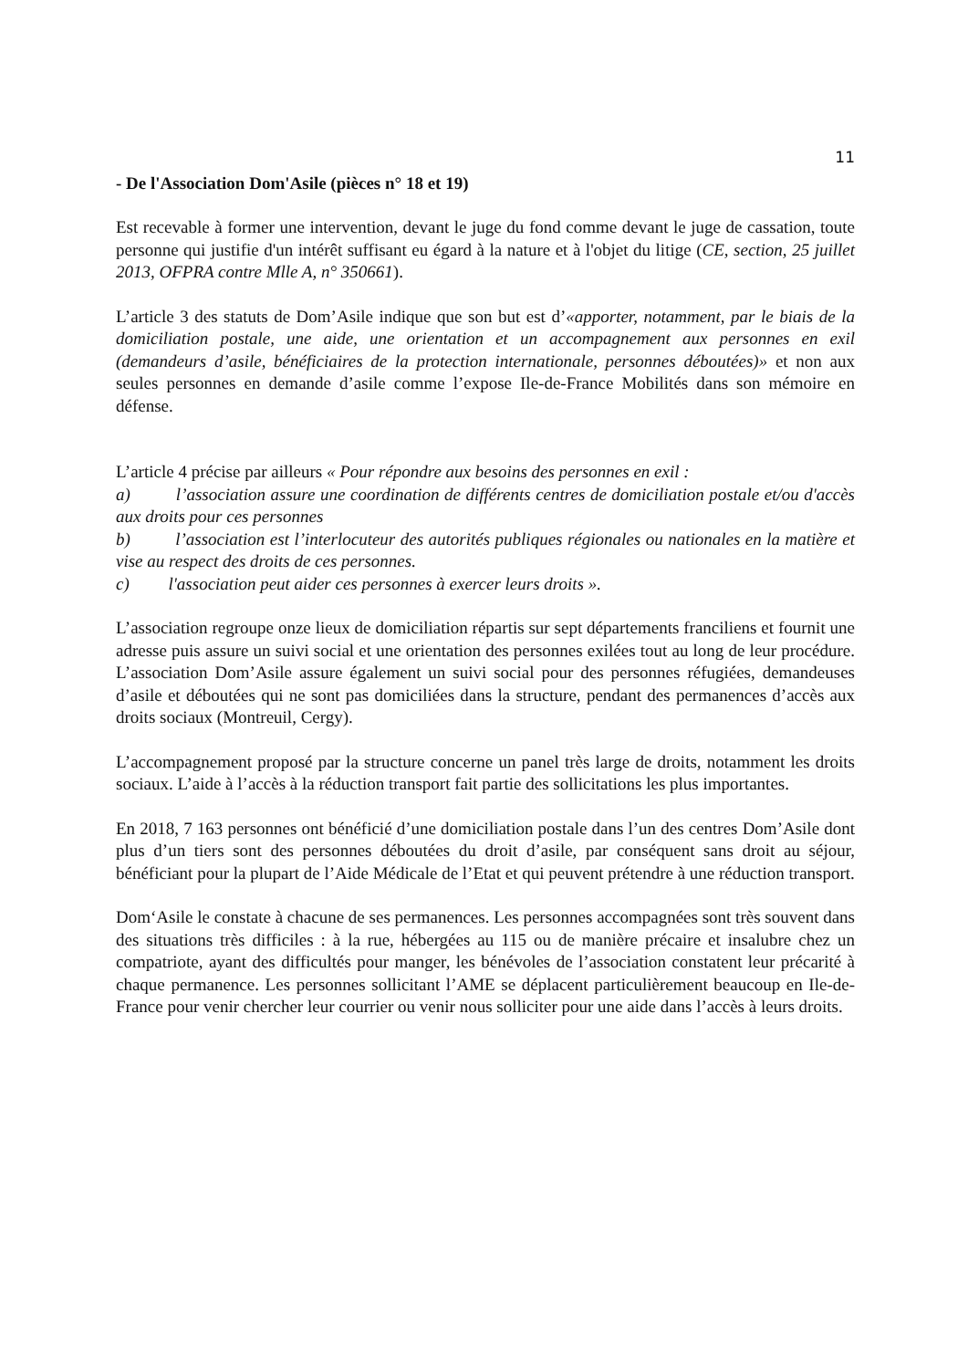11
- De l'Association Dom'Asile (pièces n° 18 et 19)
Est recevable à former une intervention, devant le juge du fond comme devant le juge de cassation, toute personne qui justifie d'un intérêt suffisant eu égard à la nature et à l'objet du litige (CE, section, 25 juillet 2013, OFPRA contre Mlle A, n° 350661).
L’article 3 des statuts de Dom’Asile indique que son but est d’«apporter, notamment, par le biais de la domiciliation postale, une aide, une orientation et un accompagnement aux personnes en exil (demandeurs d’asile, bénéficiaires de la protection internationale, personnes déboutées)» et non aux seules personnes en demande d’asile comme l’expose Ile-de-France Mobilités dans son mémoire en défense.
L’article 4 précise par ailleurs « Pour répondre aux besoins des personnes en exil :
a) l’association assure une coordination de différents centres de domiciliation postale et/ou d'accès aux droits pour ces personnes
b) l’association est l’interlocuteur des autorités publiques régionales ou nationales en la matière et vise au respect des droits de ces personnes.
c) l'association peut aider ces personnes à exercer leurs droits ».
L’association regroupe onze lieux de domiciliation répartis sur sept départements franciliens et fournit une adresse puis assure un suivi social et une orientation des personnes exilées tout au long de leur procédure. L’association Dom’Asile assure également un suivi social pour des personnes réfugiées, demandeuses d’asile et déboutées qui ne sont pas domiciliées dans la structure, pendant des permanences d’accès aux droits sociaux (Montreuil, Cergy).
L’accompagnement proposé par la structure concerne un panel très large de droits, notamment les droits sociaux. L’aide à l’accès à la réduction transport fait partie des sollicitations les plus importantes.
En 2018, 7 163 personnes ont bénéficié d’une domiciliation postale dans l’un des centres Dom’Asile dont plus d’un tiers sont des personnes déboutées du droit d’asile, par conséquent sans droit au séjour, bénéficiant pour la plupart de l’Aide Médicale de l’Etat et qui peuvent prétendre à une réduction transport.
Dom‘Asile le constate à chacune de ses permanences. Les personnes accompagnées sont très souvent dans des situations très difficiles : à la rue, hébergées au 115 ou de manière précaire et insalubre chez un compatriote, ayant des difficultés pour manger, les bénévoles de l’association constatent leur précarité à chaque permanence. Les personnes sollicitant l’AME se déplacent particulièrement beaucoup en Ile-de-France pour venir chercher leur courrier ou venir nous solliciter pour une aide dans l’accès à leurs droits.